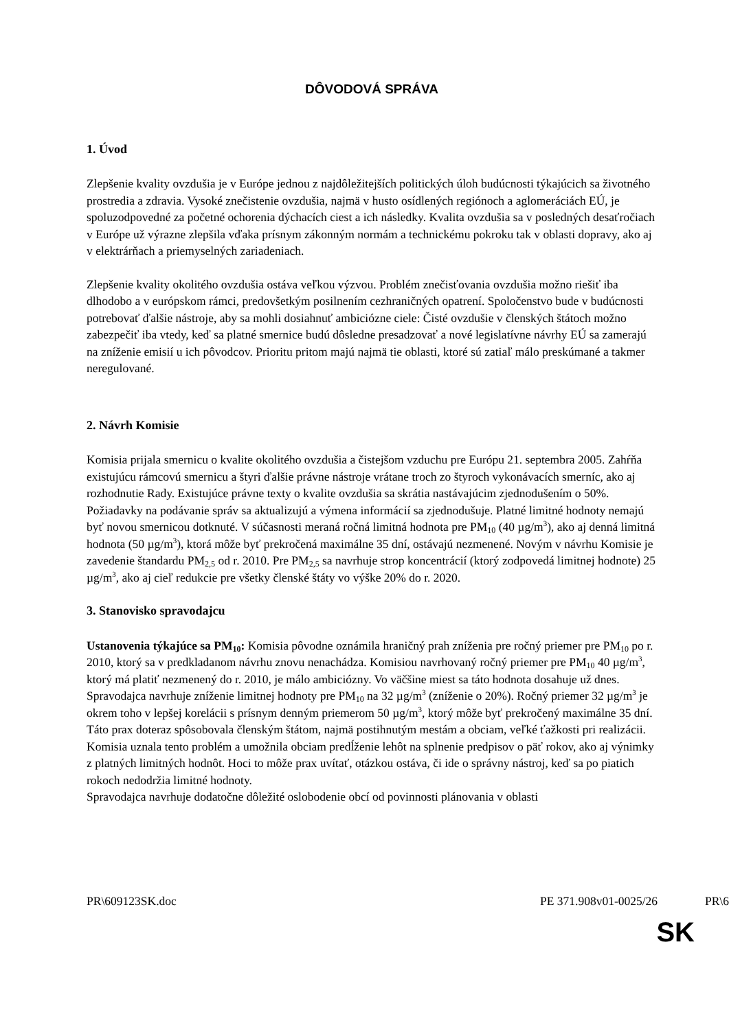DÔVODOVÁ SPRÁVA
1. Úvod
Zlepšenie kvality ovzdušia je v Európe jednou z najdôležitejších politických úloh budúcnosti týkajúcich sa životného prostredia a zdravia. Vysoké znečistenie ovzdušia, najmä v husto osídlených regiónoch a aglomeráciách EÚ, je spoluzodpovedné za početné ochorenia dýchacích ciest a ich následky. Kvalita ovzdušia sa v posledných desaťročiach v Európe už výrazne zlepšila vďaka prísnym zákonným normám a technickému pokroku tak v oblasti dopravy, ako aj v elektrárňach a priemyselných zariadeniach.
Zlepšenie kvality okolitého ovzdušia ostáva veľkou výzvou. Problém znečisťovania ovzdušia možno riešiť iba dlhodobo a v európskom rámci, predovšetkým posilnením cezhraničných opatrení. Spoločenstvo bude v budúcnosti potrebovať ďalšie nástroje, aby sa mohli dosiahnuť ambiciózne ciele: Čisté ovzdušie v členských štátoch možno zabezpečiť iba vtedy, keď sa platné smernice budú dôsledne presadzovať a nové legislatívne návrhy EÚ sa zamerajú na zníženie emisií u ich pôvodcov. Prioritu pritom majú najmä tie oblasti, ktoré sú zatiaľ málo preskúmané a takmer neregulované.
2. Návrh Komisie
Komisia prijala smernicu o kvalite okolitého ovzdušia a čistejšom vzduchu pre Európu 21. septembra 2005. Zahŕňa existujúcu rámcovú smernicu a štyri ďalšie právne nástroje vrátane troch zo štyroch vykonávacích smerníc, ako aj rozhodnutie Rady. Existujúce právne texty o kvalite ovzdušia sa skrátia nastávajúcim zjednodušením o 50%. Požiadavky na podávanie správ sa aktualizujú a výmena informácií sa zjednodušuje. Platné limitné hodnoty nemajú byť novou smernicou dotknuté. V súčasnosti meraná ročná limitná hodnota pre PM<sub>10</sub> (40 µg/m<sup>3</sup>), ako aj denná limitná hodnota (50 µg/m<sup>3</sup>), ktorá môže byť prekročená maximálne 35 dní, ostávajú nezmenené. Novým v návrhu Komisie je zavedenie štandardu PM<sub>2,5</sub> od r. 2010. Pre PM<sub>2,5</sub> sa navrhuje strop koncentrácií (ktorý zodpovedá limitnej hodnote) 25 µg/m<sup>3</sup>, ako aj cieľ redukcie pre všetky členské štáty vo výške 20% do r. 2020.
3. Stanovisko spravodajcu
Ustanovenia týkajúce sa PM<sub>10</sub>: Komisia pôvodne oznámila hraničný prah zníženia pre ročný priemer pre PM<sub>10</sub> po r. 2010, ktorý sa v predkladanom návrhu znovu nenachádza. Komisiou navrhovaný ročný priemer pre PM<sub>10</sub> 40 µg/m<sup>3</sup>, ktorý má platiť nezmenený do r. 2010, je málo ambiciózny. Vo väčšine miest sa táto hodnota dosahuje už dnes. Spravodajca navrhuje zníženie limitnej hodnoty pre PM<sub>10</sub> na 32 µg/m<sup>3</sup> (zníženie o 20%). Ročný priemer 32 µg/m<sup>3</sup> je okrem toho v lepšej korelácii s prísnym denným priemerom 50 µg/m<sup>3</sup>, ktorý môže byť prekročený maximálne 35 dní. Táto prax doteraz spôsobovala členským štátom, najmä postihnutým mestám a obciam, veľké ťažkosti pri realizácii. Komisia uznala tento problém a umožnila obciam predĺženie lehôt na splnenie predpisov o päť rokov, ako aj výnimky z platných limitných hodnôt. Hoci to môže prax uvítať, otázkou ostáva, či ide o správny nástroj, keď sa po piatich rokoch nedodržia limitné hodnoty.
Spravodajca navrhuje dodatočne dôležité oslobodenie obcí od povinnosti plánovania v oblasti
PR\609123SK.doc PE 371.908v01-0025/26 PR\6
SK